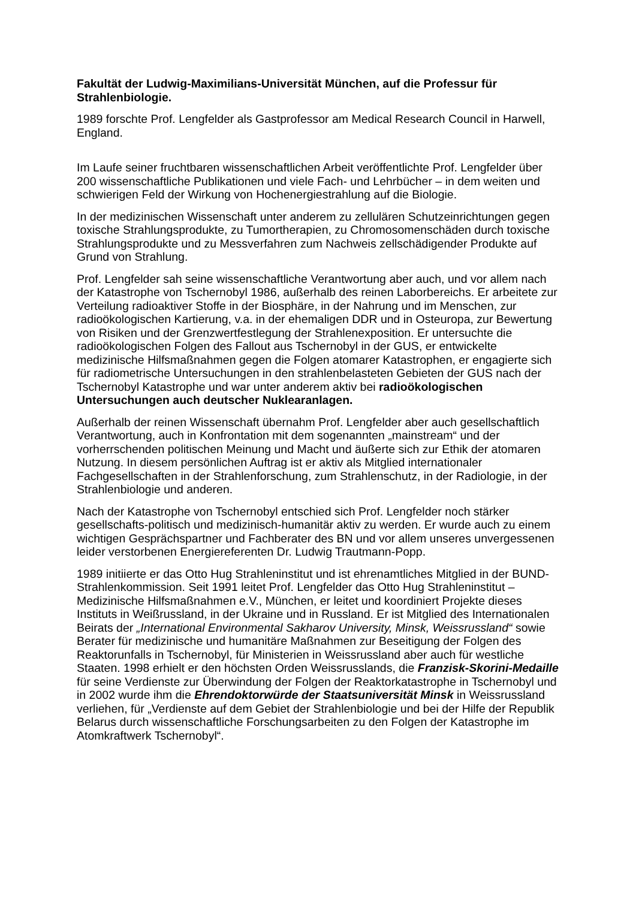Fakultät der Ludwig-Maximilians-Universität München, auf die Professur für Strahlenbiologie.
1989 forschte Prof. Lengfelder als Gastprofessor am Medical Research Council in Harwell, England.
Im Laufe seiner fruchtbaren wissenschaftlichen Arbeit veröffentlichte Prof. Lengfelder über 200 wissenschaftliche Publikationen und viele Fach- und Lehrbücher – in dem weiten und schwierigen Feld der Wirkung von Hochenergiestrahlung auf die Biologie.
In der medizinischen Wissenschaft unter anderem zu zellulären Schutzeinrichtungen gegen toxische Strahlungsprodukte, zu Tumortherapien, zu Chromosomenschäden durch toxische Strahlungsprodukte und zu Messverfahren zum Nachweis zellschädigender Produkte auf Grund von Strahlung.
Prof. Lengfelder sah seine wissenschaftliche Verantwortung aber auch, und vor allem nach der Katastrophe von Tschernobyl 1986, außerhalb des reinen Laborbereichs. Er arbeitete zur Verteilung radioaktiver Stoffe in der Biosphäre, in der Nahrung und im Menschen, zur radioökologischen Kartierung, v.a. in der ehemaligen DDR und in Osteuropa, zur Bewertung von Risiken und der Grenzwertfestlegung der Strahlenexposition. Er untersuchte die radioökologischen Folgen des Fallout aus Tschernobyl in der GUS, er entwickelte medizinische Hilfsmaßnahmen gegen die Folgen atomarer Katastrophen, er engagierte sich für radiometrische Untersuchungen in den strahlenbelasteten Gebieten der GUS nach der Tschernobyl Katastrophe und war unter anderem aktiv bei radioökologischen Untersuchungen auch deutscher Nuklearanlagen.
Außerhalb der reinen Wissenschaft übernahm Prof. Lengfelder aber auch gesellschaftlich Verantwortung, auch in Konfrontation mit dem sogenannten „mainstream“ und der vorherrschenden politischen Meinung und Macht und äußerte sich zur Ethik der atomaren Nutzung. In diesem persönlichen Auftrag ist er aktiv als Mitglied internationaler Fachgesellschaften in der Strahlenforschung, zum Strahlenschutz, in der Radiologie, in der Strahlenbiologie und anderen.
Nach der Katastrophe von Tschernobyl entschied sich Prof. Lengfelder noch stärker gesellschafts-politisch und medizinisch-humanitär aktiv zu werden. Er wurde auch zu einem wichtigen Gesprächspartner und Fachberater des BN und vor allem unseres unvergessenen leider verstorbenen Energiereferenten Dr. Ludwig Trautmann-Popp.
1989 initiierte er das Otto Hug Strahleninstitut und ist ehrenamtliches Mitglied in der BUND-Strahlenkommission. Seit 1991 leitet Prof. Lengfelder das Otto Hug Strahleninstitut – Medizinische Hilfsmaßnahmen e.V., München, er leitet und koordiniert Projekte dieses Instituts in Weißrussland, in der Ukraine und in Russland. Er ist Mitglied des Internationalen Beirats der „International Environmental Sakharov University, Minsk, Weissrussland“ sowie Berater für medizinische und humanitäre Maßnahmen zur Beseitigung der Folgen des Reaktorunfalls in Tschernobyl, für Ministerien in Weissrussland aber auch für westliche Staaten. 1998 erhielt er den höchsten Orden Weissrusslands, die Franzisk-Skorini-Medaille für seine Verdienste zur Überwindung der Folgen der Reaktorkatastrophe in Tschernobyl und in 2002 wurde ihm die Ehrendoktorwürde der Staatsuniversität Minsk in Weissrussland verliehen, für „Verdienste auf dem Gebiet der Strahlenbiologie und bei der Hilfe der Republik Belarus durch wissenschaftliche Forschungsarbeiten zu den Folgen der Katastrophe im Atomkraftwerk Tschernobyl“.